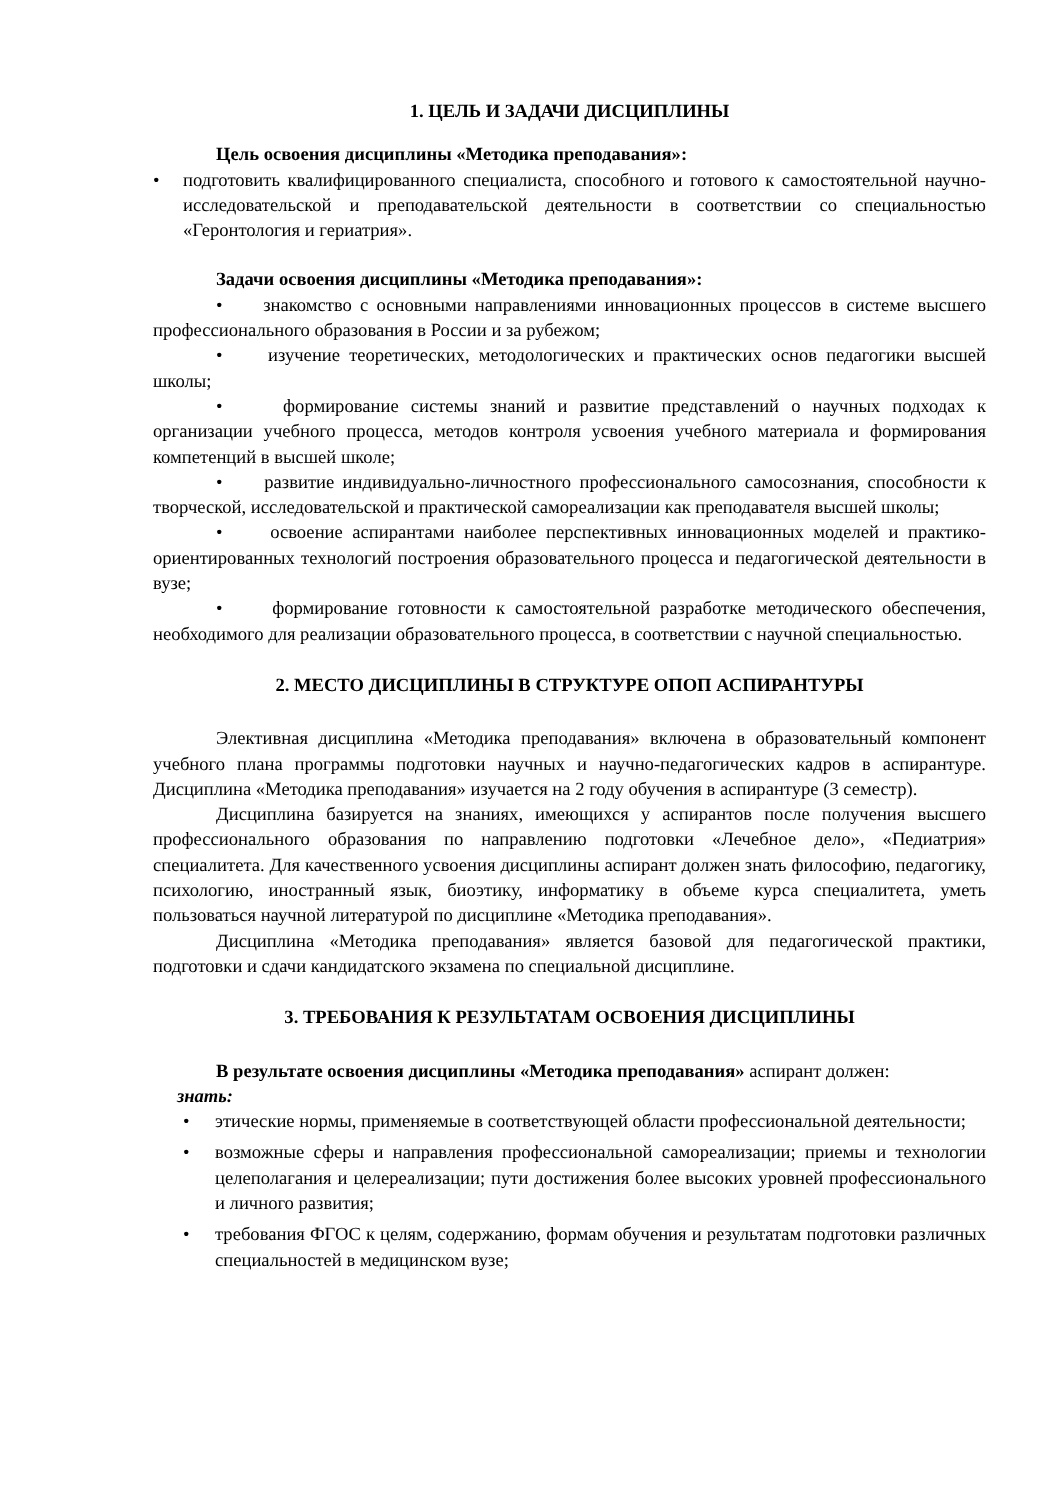1. ЦЕЛЬ И ЗАДАЧИ ДИСЦИПЛИНЫ
Цель освоения дисциплины «Методика преподавания»:
• подготовить квалифицированного специалиста, способного и готового к самостоятельной научно-исследовательской и преподавательской деятельности в соответствии со специальностью «Геронтология и гериатрия».
Задачи освоения дисциплины «Методика преподавания»:
• знакомство с основными направлениями инновационных процессов в системе высшего профессионального образования в России и за рубежом;
• изучение теоретических, методологических и практических основ педагогики высшей школы;
• формирование системы знаний и развитие представлений о научных подходах к организации учебного процесса, методов контроля усвоения учебного материала и формирования компетенций в высшей школе;
• развитие индивидуально-личностного профессионального самосознания, способности к творческой, исследовательской и практической самореализации как преподавателя высшей школы;
• освоение аспирантами наиболее перспективных инновационных моделей и практико-ориентированных технологий построения образовательного процесса и педагогической деятельности в вузе;
• формирование готовности к самостоятельной разработке методического обеспечения, необходимого для реализации образовательного процесса, в соответствии с научной специальностью.
2. МЕСТО ДИСЦИПЛИНЫ В СТРУКТУРЕ ОПОП АСПИРАНТУРЫ
Элективная дисциплина «Методика преподавания» включена в образовательный компонент учебного плана программы подготовки научных и научно-педагогических кадров в аспирантуре. Дисциплина «Методика преподавания» изучается на 2 году обучения в аспирантуре (3 семестр).
Дисциплина базируется на знаниях, имеющихся у аспирантов после получения высшего профессионального образования по направлению подготовки «Лечебное дело», «Педиатрия» специалитета. Для качественного усвоения дисциплины аспирант должен знать философию, педагогику, психологию, иностранный язык, биоэтику, информатику в объеме курса специалитета, уметь пользоваться научной литературой по дисциплине «Методика преподавания».
Дисциплина «Методика преподавания» является базовой для педагогической практики, подготовки и сдачи кандидатского экзамена по специальной дисциплине.
3. ТРЕБОВАНИЯ К РЕЗУЛЬТАТАМ ОСВОЕНИЯ ДИСЦИПЛИНЫ
В результате освоения дисциплины «Методика преподавания» аспирант должен:
знать:
• этические нормы, применяемые в соответствующей области профессиональной деятельности;
• возможные сферы и направления профессиональной самореализации; приемы и технологии целеполагания и целереализации; пути достижения более высоких уровней профессионального и личного развития;
• требования ФГОС к целям, содержанию, формам обучения и результатам подготовки различных специальностей в медицинском вузе;